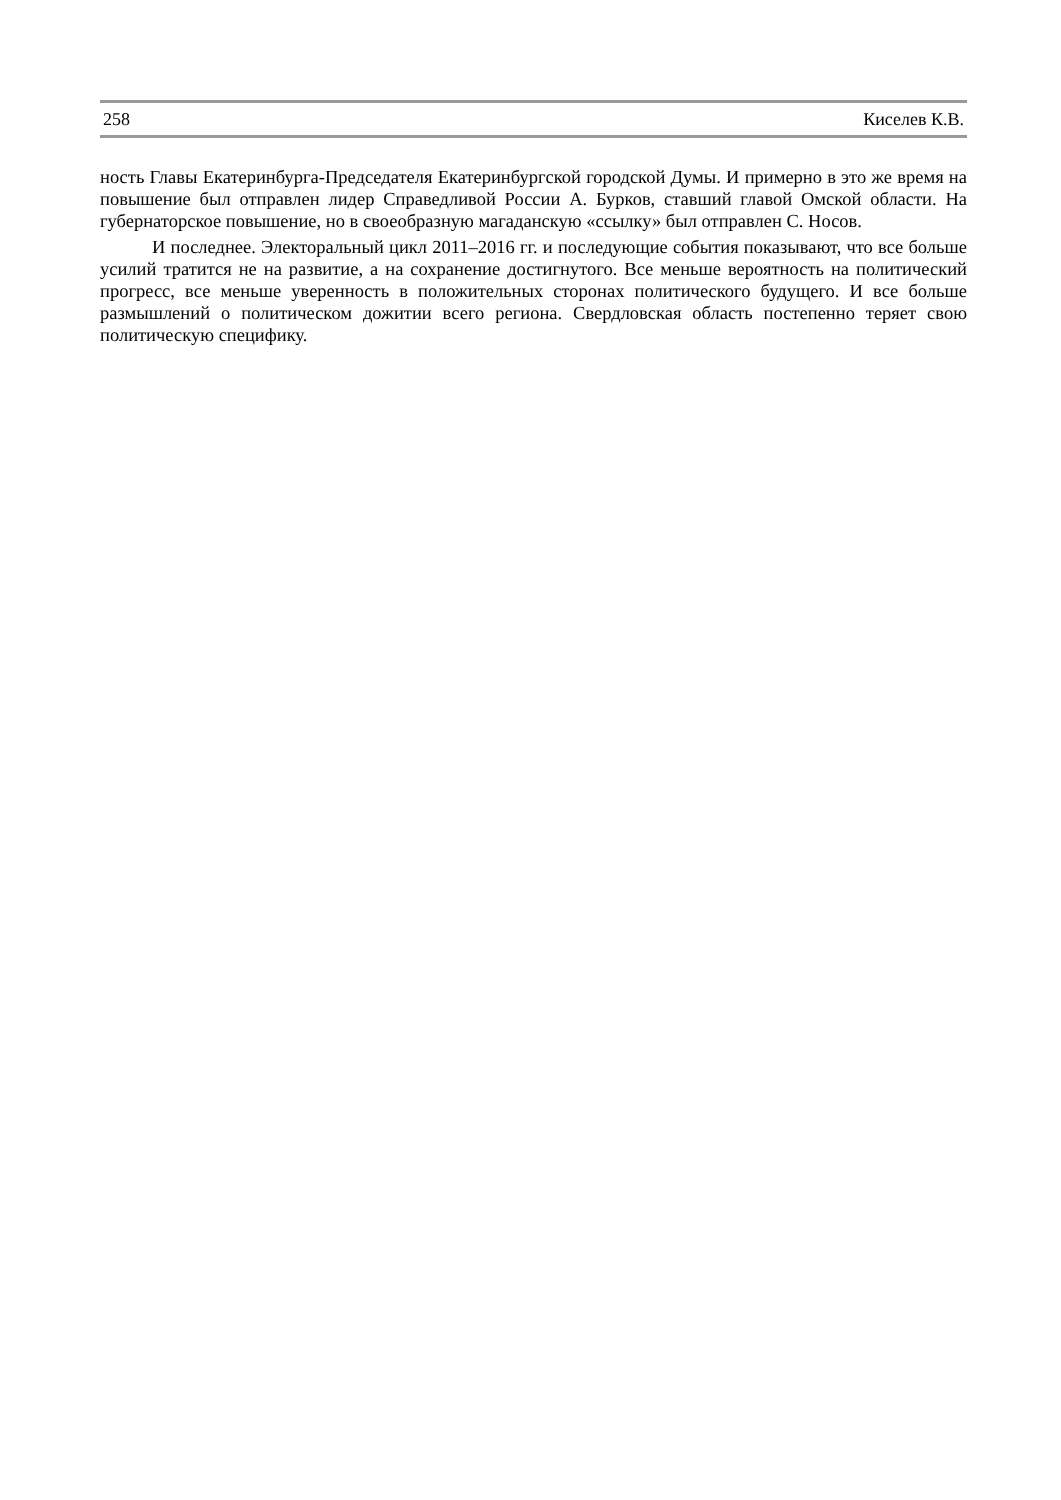258 Киселев К.В.
ность Главы Екатеринбурга-Председателя Екатеринбургской городской Думы. И примерно в это же время на повышение был отправлен лидер Справедливой России А. Бурков, ставший главой Омской области. На губернаторское повышение, но в своеобразную магаданскую «ссылку» был отправлен С. Носов.
И последнее. Электоральный цикл 2011–2016 гг. и последующие события показывают, что все больше усилий тратится не на развитие, а на сохранение достигнутого. Все меньше вероятность на политический прогресс, все меньше уверенность в положительных сторонах политического будущего. И все больше размышлений о политическом дожитии всего региона. Свердловская область постепенно теряет свою политическую специфику.